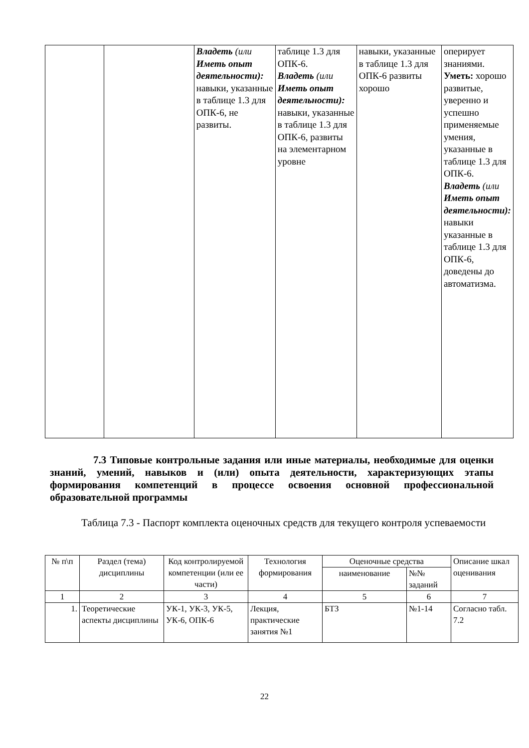| | | Владеть (или Иметь опыт деятельности): навыки, указанные в таблице 1.3 для ОПК-6, не развиты. | таблице 1.3 для ОПК-6. Владеть (или Иметь опыт деятельности): навыки, указанные в таблице 1.3 для ОПК-6, развиты на элементарном уровне | навыки, указанные в таблице 1.3 для ОПК-6 развиты хорошо | оперирует знаниями. Уметь: хорошо развитые, уверенно и успешно применяемые умения, указанные в таблице 1.3 для ОПК-6. Владеть (или Иметь опыт деятельности): навыки указанные в таблице 1.3 для ОПК-6, доведены до автоматизма. |
7.3 Типовые контрольные задания или иные материалы, необходимые для оценки знаний, умений, навыков и (или) опыта деятельности, характеризующих этапы формирования компетенций в процессе освоения основной профессиональной образовательной программы
Таблица 7.3 - Паспорт комплекта оценочных средств для текущего контроля успеваемости
| № п\п | Раздел (тема) дисциплины | Код контролируемой компетенции (или ее части) | Технология формирования | Оценочные средства | | Описание шкал оценивания |
| --- | --- | --- | --- | --- | --- | --- |
| | | | | наименование | №№ заданий | |
| 1 | 2 | 3 | 4 | 5 | 6 | 7 |
| 1. | Теоретические аспекты дисциплины | УК-1, УК-3, УК-5, УК-6, ОПК-6 | Лекция, практические занятия №1 | БТЗ | №1-14 | Согласно табл. 7.2 |
22